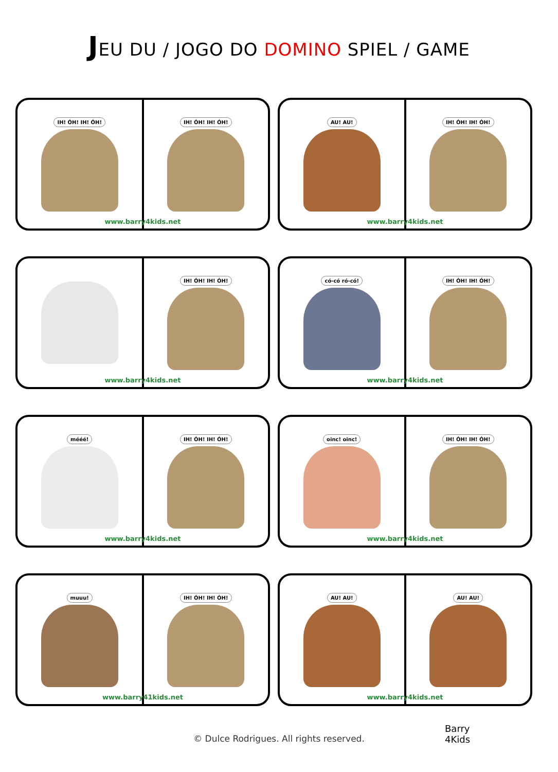JEU DU / JOGO DO DOMINO SPIEL / GAME
IH! ÓH! IH! ÓH! IH! ÓH! IH! ÓH!
www.barry4kids.net
AU! AU! IH! ÓH! IH! ÓH!
www.barry4kids.net
IH! ÓH! IH! ÓH!
www.barry4kids.net
có-có ró-có! IH! ÓH! IH! ÓH!
www.barry4kids.net
mééé! IH! ÓH! IH! ÓH!
www.barry4kids.net
oinc! oinc! IH! ÓH! IH! ÓH!
www.barry4kids.net
muuu! IH! ÓH! IH! ÓH!
www.barry41kids.net
AU! AU! AU! AU!
www.barry4kids.net
© Dulce Rodrigues. All rights reserved.
Barry
4Kids